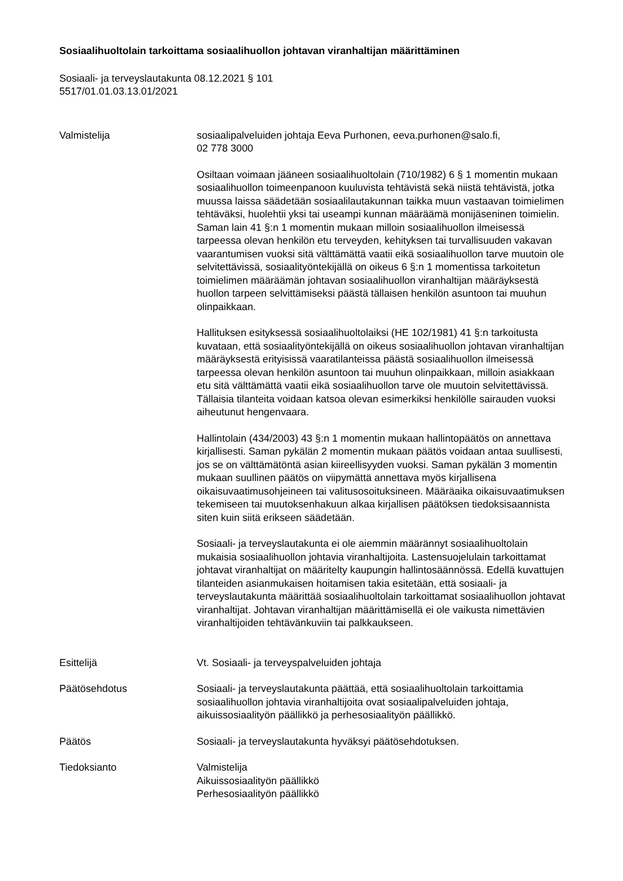Sosiaalihuoltolain tarkoittama sosiaalihuollon johtavan viranhaltijan määrittäminen
Sosiaali- ja terveyslautakunta 08.12.2021 § 101
5517/01.01.03.13.01/2021
Valmistelija sosiaalipalveluiden johtaja Eeva Purhonen, eeva.purhonen@salo.fi,
02 778 3000
Osiltaan voimaan jääneen sosiaalihuoltolain (710/1982) 6 § 1 momentin mukaan sosiaalihuollon toimeenpanoon kuuluvista tehtävistä sekä niistä tehtävistä, jotka muussa laissa säädetään sosiaalilautakunnan taikka muun vastaavan toimielimen tehtäväksi, huolehtii yksi tai useampi kunnan määräämä monijäseninen toimielin. Saman lain 41 §:n 1 momentin mukaan milloin sosiaalihuollon ilmeisessä tarpeessa olevan henkilön etu terveyden, kehityksen tai turvallisuuden vakavan vaarantumisen vuoksi sitä välttämättä vaatii eikä sosiaalihuollon tarve muutoin ole selvitettävissä, sosiaalityöntekijällä on oikeus 6 §:n 1 momentissa tarkoitetun toimielimen määräämän johtavan sosiaalihuollon viranhaltijan määräyksestä huollon tarpeen selvittämiseksi päästä tällaisen henkilön asuntoon tai muuhun olinpaikkaan.
Hallituksen esityksessä sosiaalihuoltolaiksi (HE 102/1981) 41 §:n tarkoitusta kuvataan, että sosiaalityöntekijällä on oikeus sosiaalihuollon johtavan viranhaltijan määräyksestä erityisissä vaaratilanteissa päästä sosiaalihuollon ilmeisessä tarpeessa olevan henkilön asuntoon tai muuhun olinpaikkaan, milloin asiakkaan etu sitä välttämättä vaatii eikä sosiaalihuollon tarve ole muutoin selvitettävissä. Tällaisia tilanteita voidaan katsoa olevan esimerkiksi henkilölle sairauden vuoksi aiheutunut hengenvaara.
Hallintolain (434/2003) 43 §:n 1 momentin mukaan hallintopäätös on annettava kirjallisesti. Saman pykälän 2 momentin mukaan päätös voidaan antaa suullisesti, jos se on välttämätöntä asian kiireellisyyden vuoksi. Saman pykälän 3 momentin mukaan suullinen päätös on viipymättä annettava myös kirjallisena oikaisuvaatimusohjeineen tai valitusosoituksineen. Määräaika oikaisuvaatimuksen tekemiseen tai muutoksenhakuun alkaa kirjallisen päätöksen tiedoksisaannista siten kuin siitä erikseen säädetään.
Sosiaali- ja terveyslautakunta ei ole aiemmin määrännyt sosiaalihuoltolain mukaisia sosiaalihuollon johtavia viranhaltijoita. Lastensuojelulain tarkoittamat johtavat viranhaltijat on määritelty kaupungin hallintosäännössä. Edellä kuvattujen tilanteiden asianmukaisen hoitamisen takia esitetään, että sosiaali- ja terveyslautakunta määrittää sosiaalihuoltolain tarkoittamat sosiaalihuollon johtavat viranhaltijat. Johtavan viranhaltijan määrittämisellä ei ole vaikusta nimettävien viranhaltijoiden tehtävänkuviin tai palkkaukseen.
Esittelijä Vt. Sosiaali- ja terveyspalveluiden johtaja
Päätösehdotus Sosiaali- ja terveyslautakunta päättää, että sosiaalihuoltolain tarkoittamia sosiaalihuollon johtavia viranhaltijoita ovat sosiaalipalveluiden johtaja, aikuissosiaalityön päällikkö ja perhesosiaalityön päällikkö.
Päätös Sosiaali- ja terveyslautakunta hyväksyi päätösehdotuksen.
Tiedoksianto Valmistelija
Aikuissosiaalityön päällikkö
Perhesosiaalityön päällikkö